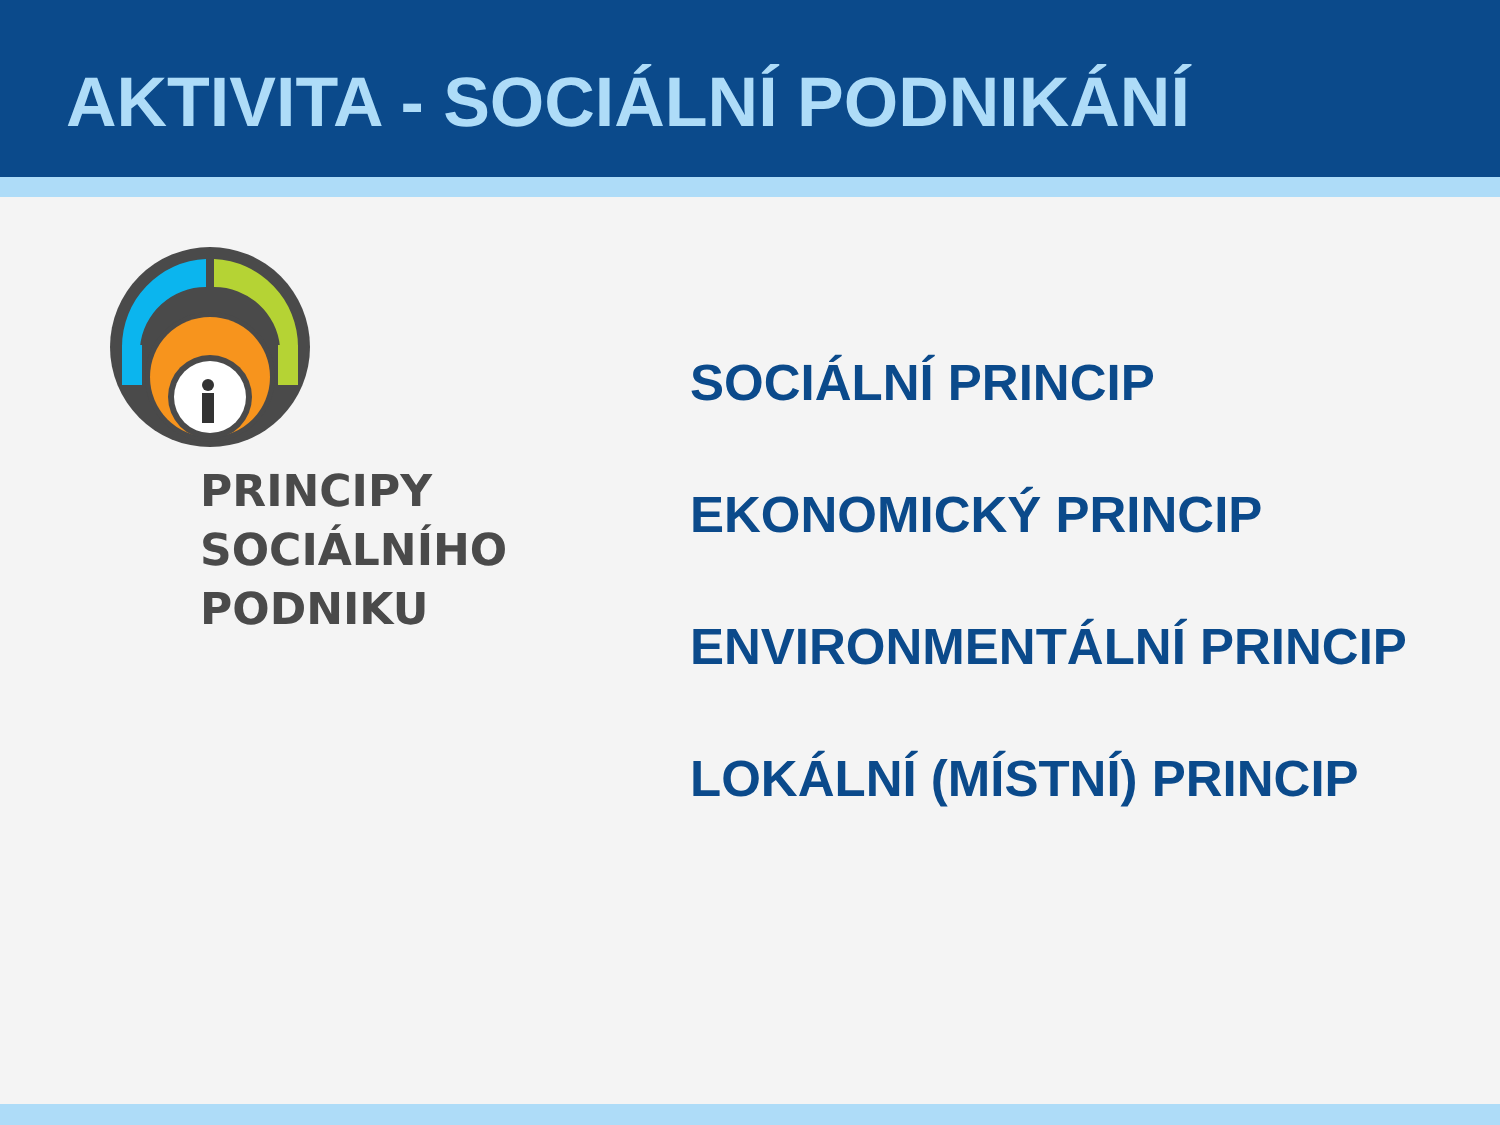AKTIVITA - SOCIÁLNÍ PODNIKÁNÍ
PRINCIPY
SOCIÁLNÍHO
PODNIKU
SOCIÁLNÍ PRINCIP
EKONOMICKÝ PRINCIP
ENVIRONMENTÁLNÍ PRINCIP
LOKÁLNÍ (MÍSTNÍ) PRINCIP